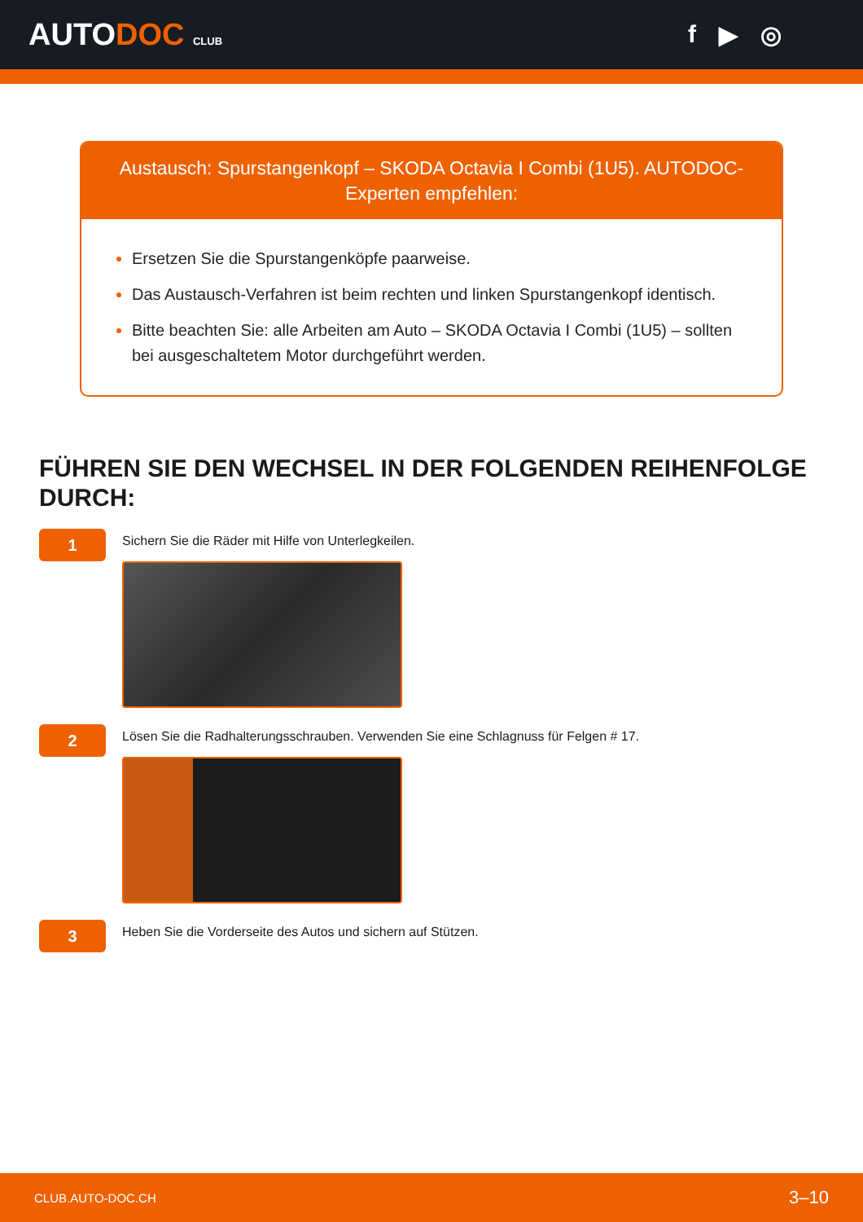AUTODOC CLUB
f ▶ ◎
Austausch: Spurstangenkopf – SKODA Octavia I Combi (1U5). AUTODOC-Experten empfehlen:
Ersetzen Sie die Spurstangenköpfe paarweise.
Das Austausch-Verfahren ist beim rechten und linken Spurstangenkopf identisch.
Bitte beachten Sie: alle Arbeiten am Auto – SKODA Octavia I Combi (1U5) – sollten bei ausgeschaltetem Motor durchgeführt werden.
FÜHREN SIE DEN WECHSEL IN DER FOLGENDEN REIHENFOLGE DURCH:
1
Sichern Sie die Räder mit Hilfe von Unterlegkeilen.
2
Lösen Sie die Radhalterungsschrauben. Verwenden Sie eine Schlagnuss für Felgen # 17.
3
Heben Sie die Vorderseite des Autos und sichern auf Stützen.
CLUB.AUTO-DOC.CH 3–10